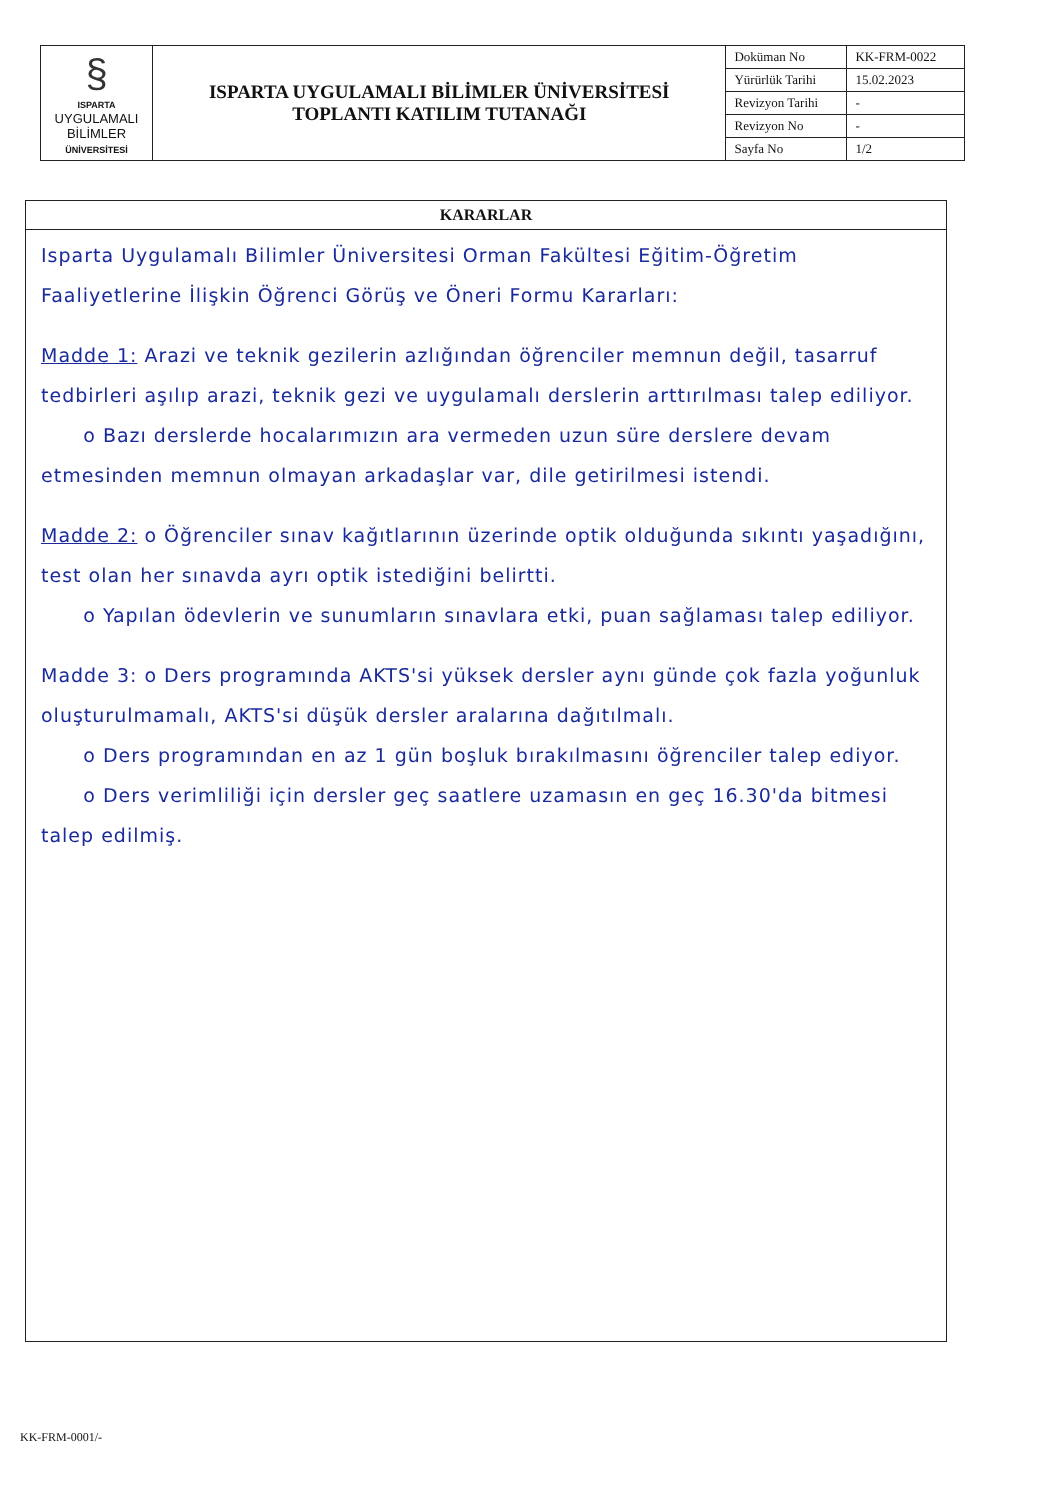| § ISPARTA UYGULAMALI BİLİMLER ÜNİVERSİTESİ | ISPARTA UYGULAMALI BİLİMLER ÜNİVERSİTESİ TOPLANTI KATILIM TUTANAĞI | Doküman No | KK-FRM-0022 |
| | | Yürürlük Tarihi | 15.02.2023 |
| | | Revizyon Tarihi | - |
| | | Revizyon No | - |
| | | Sayfa No | 1/2 |
KARARLAR
Isparta Uygulamalı Bilimler Üniversitesi Orman Fakültesi Eğitim-Öğretim Faaliyetlerine İlişkin Öğrenci Görüş ve Öneri Formu Kararları:
Madde 1: Arazi ve teknik gezilerin azlığından öğrenciler memnun değil, tasarruf tedbirleri aşılıp arazi, teknik gezi ve uygulamalı derslerin arttırılması talep ediliyor.
o Bazı derslerde hocalarımızın ara vermeden uzun süre derslere devam etmesinden memnun olmayan arkadaşlar var, dile getirilmesi istendi.
Madde 2: o Öğrenciler sınav kağıtlarının üzerinde optik olduğunda sıkıntı yaşadığını, test olan her sınavda ayrı optik istediğini belirtti.
o Yapılan ödevlerin ve sunumların sınavlara etki, puan sağlaması talep ediliyor.
Madde 3: o Ders programında AKTS'si yüksek dersler aynı günde çok fazla yoğunluk oluşturulmamalı, AKTS'si düşük dersler aralarına dağıtılmalı.
o Ders programından en az 1 gün boşluk bırakılmasını öğrenciler talep ediyor.
o Ders verimliliği için dersler geç saatlere uzamasın en geç 16.30'da bitmesi talep edilmiş.
KK-FRM-0001/-